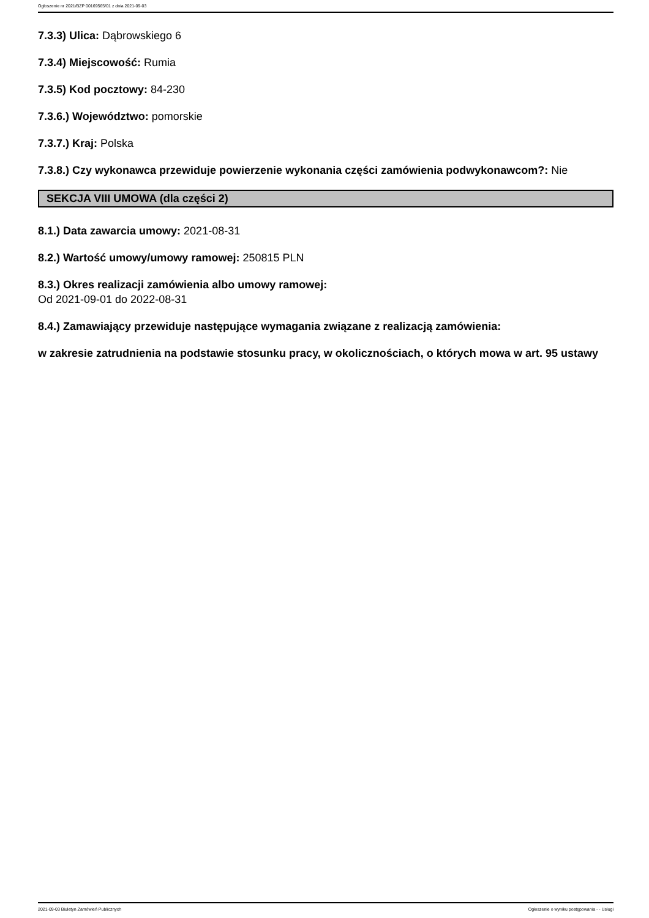Ogłoszenie nr 2021/BZP 00169565/01 z dnia 2021-09-03
7.3.3) Ulica: Dąbrowskiego 6
7.3.4) Miejscowość: Rumia
7.3.5) Kod pocztowy: 84-230
7.3.6.) Województwo: pomorskie
7.3.7.) Kraj: Polska
7.3.8.) Czy wykonawca przewiduje powierzenie wykonania części zamówienia podwykonawcom?: Nie
SEKCJA VIII UMOWA (dla części 2)
8.1.) Data zawarcia umowy: 2021-08-31
8.2.) Wartość umowy/umowy ramowej: 250815 PLN
8.3.) Okres realizacji zamówienia albo umowy ramowej:
Od 2021-09-01 do 2022-08-31
8.4.) Zamawiający przewiduje następujące wymagania związane z realizacją zamówienia:
w zakresie zatrudnienia na podstawie stosunku pracy, w okolicznościach, o których mowa w art. 95 ustawy
2021-09-03 Biuletyn Zamówień Publicznych Ogłoszenie o wyniku postępowania - - Usługi